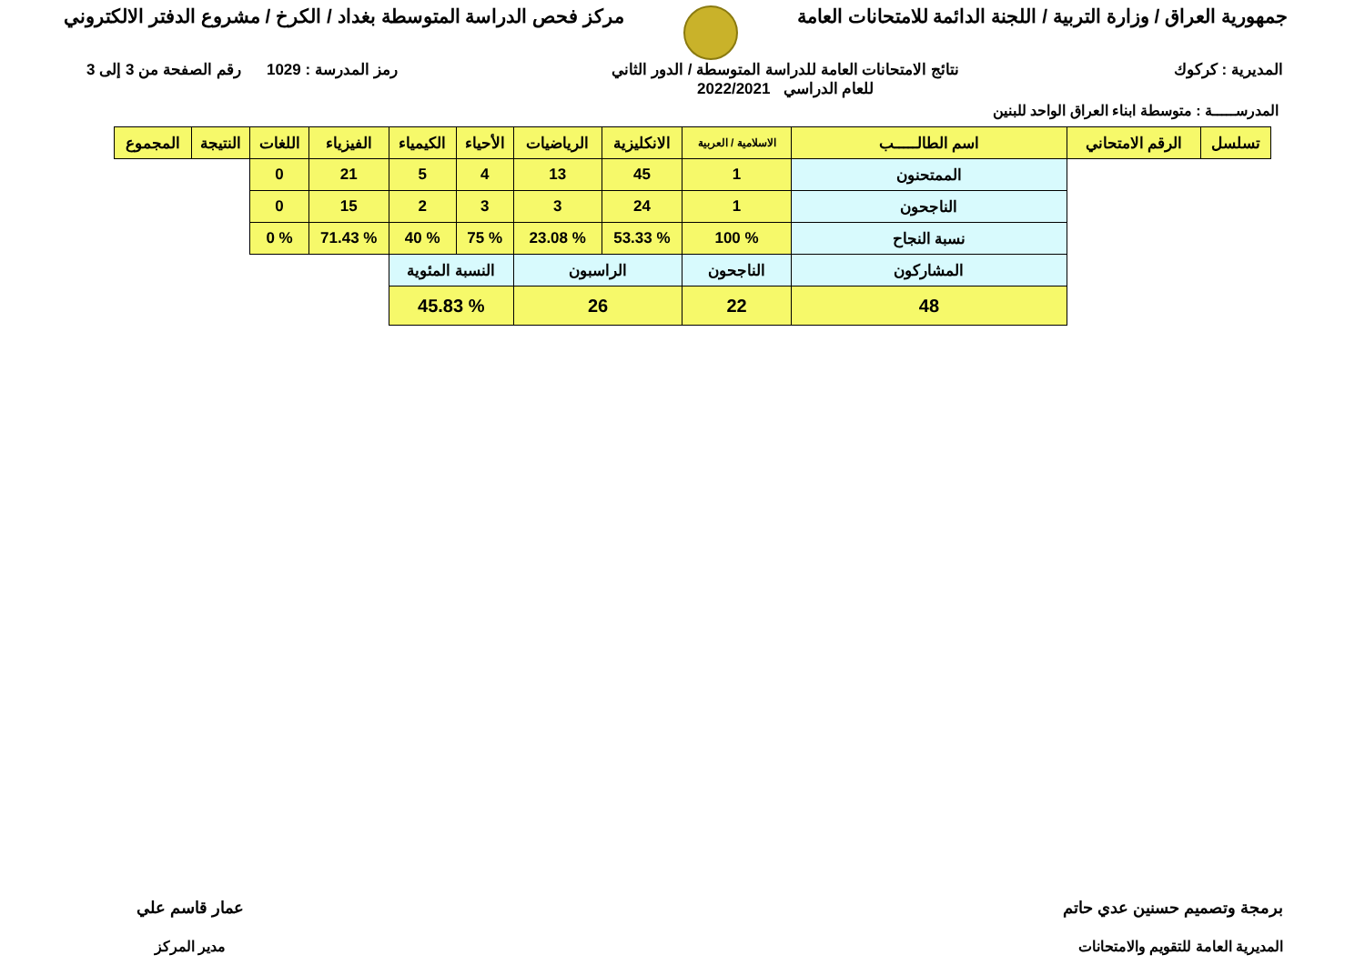جمهورية العراق / وزارة التربية / اللجنة الدائمة للامتحانات العامة
مركز فحص الدراسة المتوسطة بغداد / الكرخ / مشروع الدفتر الالكتروني
المديرية : كركوك نتائج الامتحانات العامة للدراسة المتوسطة / الدور الثاني
للعام الدراسي 2022/2021
رمز المدرسة : 1029 رقم الصفحة من 3 إلى 3
المدرســـــة : متوسطة ابناء العراق الواحد للبنين
| تسلسل | الرقم الامتحاني | اسم الطالـــــب | الاسلامية / العربية | الانكليزية | الرياضيات | الأحياء | الكيمياء | الفيزياء | اللغات | النتيجة | المجموع |
| --- | --- | --- | --- | --- | --- | --- | --- | --- | --- | --- | --- |
| | | الممتحنون | 1 | 45 | 13 | 4 | 5 | 21 | 0 | | |
| | | الناجحون | 1 | 24 | 3 | 3 | 2 | 15 | 0 | | |
| | | نسبة النجاح | % 100 | % 53.33 | % 23.08 | % 75 | % 40 | % 71.43 | % 0 | | |
| | | المشاركون | الناجحون | الراسبون | | النسبة المئوية | | | | | |
| | | 48 | 22 | 26 | | % 45.83 | | | | | |
برمجة وتصميم حسنين عدي حاتم
المديرية العامة للتقويم والامتحانات
عمار قاسم علي
مدير المركز